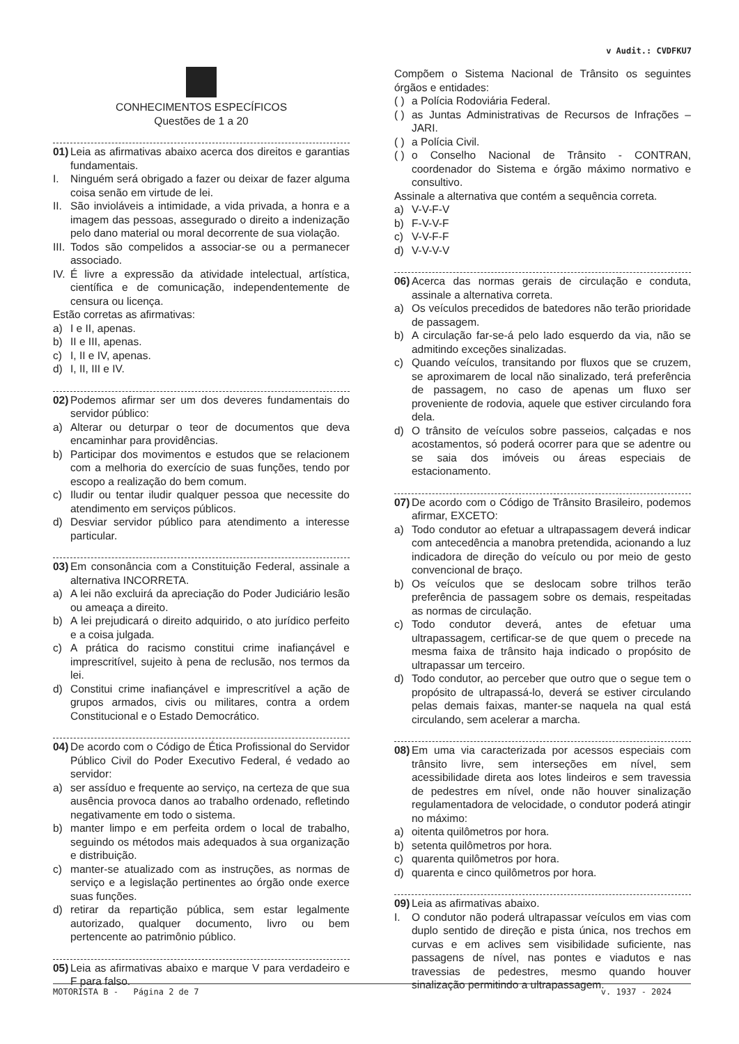v Audit.: CVDFKU7
CONHECIMENTOS ESPECÍFICOS
Questões de 1 a 20
01) Leia as afirmativas abaixo acerca dos direitos e garantias fundamentais.
I. Ninguém será obrigado a fazer ou deixar de fazer alguma coisa senão em virtude de lei.
II. São invioláveis a intimidade, a vida privada, a honra e a imagem das pessoas, assegurado o direito a indenização pelo dano material ou moral decorrente de sua violação.
III. Todos são compelidos a associar-se ou a permanecer associado.
IV. É livre a expressão da atividade intelectual, artística, científica e de comunicação, independentemente de censura ou licença.
Estão corretas as afirmativas:
a) I e II, apenas.
b) II e III, apenas.
c) I, II e IV, apenas.
d) I, II, III e IV.
02) Podemos afirmar ser um dos deveres fundamentais do servidor público:
a) Alterar ou deturpar o teor de documentos que deva encaminhar para providências.
b) Participar dos movimentos e estudos que se relacionem com a melhoria do exercício de suas funções, tendo por escopo a realização do bem comum.
c) Iludir ou tentar iludir qualquer pessoa que necessite do atendimento em serviços públicos.
d) Desviar servidor público para atendimento a interesse particular.
03) Em consonância com a Constituição Federal, assinale a alternativa INCORRETA.
a) A lei não excluirá da apreciação do Poder Judiciário lesão ou ameaça a direito.
b) A lei prejudicará o direito adquirido, o ato jurídico perfeito e a coisa julgada.
c) A prática do racismo constitui crime inafiançável e imprescritível, sujeito à pena de reclusão, nos termos da lei.
d) Constitui crime inafiançável e imprescritível a ação de grupos armados, civis ou militares, contra a ordem Constitucional e o Estado Democrático.
04) De acordo com o Código de Ética Profissional do Servidor Público Civil do Poder Executivo Federal, é vedado ao servidor:
a) ser assíduo e frequente ao serviço, na certeza de que sua ausência provoca danos ao trabalho ordenado, refletindo negativamente em todo o sistema.
b) manter limpo e em perfeita ordem o local de trabalho, seguindo os métodos mais adequados à sua organização e distribuição.
c) manter-se atualizado com as instruções, as normas de serviço e a legislação pertinentes ao órgão onde exerce suas funções.
d) retirar da repartição pública, sem estar legalmente autorizado, qualquer documento, livro ou bem pertencente ao patrimônio público.
05) Leia as afirmativas abaixo e marque V para verdadeiro e F para falso.
Compõem o Sistema Nacional de Trânsito os seguintes órgãos e entidades:
( ) a Polícia Rodoviária Federal.
( ) as Juntas Administrativas de Recursos de Infrações – JARI.
( ) a Polícia Civil.
( ) o Conselho Nacional de Trânsito - CONTRAN, coordenador do Sistema e órgão máximo normativo e consultivo.
Assinale a alternativa que contém a sequência correta.
a) V-V-F-V
b) F-V-V-F
c) V-V-F-F
d) V-V-V-V
06) Acerca das normas gerais de circulação e conduta, assinale a alternativa correta.
a) Os veículos precedidos de batedores não terão prioridade de passagem.
b) A circulação far-se-á pelo lado esquerdo da via, não se admitindo exceções sinalizadas.
c) Quando veículos, transitando por fluxos que se cruzem, se aproximarem de local não sinalizado, terá preferência de passagem, no caso de apenas um fluxo ser proveniente de rodovia, aquele que estiver circulando fora dela.
d) O trânsito de veículos sobre passeios, calçadas e nos acostamentos, só poderá ocorrer para que se adentre ou se saia dos imóveis ou áreas especiais de estacionamento.
07) De acordo com o Código de Trânsito Brasileiro, podemos afirmar, EXCETO:
a) Todo condutor ao efetuar a ultrapassagem deverá indicar com antecedência a manobra pretendida, acionando a luz indicadora de direção do veículo ou por meio de gesto convencional de braço.
b) Os veículos que se deslocam sobre trilhos terão preferência de passagem sobre os demais, respeitadas as normas de circulação.
c) Todo condutor deverá, antes de efetuar uma ultrapassagem, certificar-se de que quem o precede na mesma faixa de trânsito haja indicado o propósito de ultrapassar um terceiro.
d) Todo condutor, ao perceber que outro que o segue tem o propósito de ultrapassá-lo, deverá se estiver circulando pelas demais faixas, manter-se naquela na qual está circulando, sem acelerar a marcha.
08) Em uma via caracterizada por acessos especiais com trânsito livre, sem interseções em nível, sem acessibilidade direta aos lotes lindeiros e sem travessia de pedestres em nível, onde não houver sinalização regulamentadora de velocidade, o condutor poderá atingir no máximo:
a) oitenta quilômetros por hora.
b) setenta quilômetros por hora.
c) quarenta quilômetros por hora.
d) quarenta e cinco quilômetros por hora.
09) Leia as afirmativas abaixo.
I. O condutor não poderá ultrapassar veículos em vias com duplo sentido de direção e pista única, nos trechos em curvas e em aclives sem visibilidade suficiente, nas passagens de nível, nas pontes e viadutos e nas travessias de pedestres, mesmo quando houver sinalização permitindo a ultrapassagem.
MOTORISTA B - Página 2 de 7 v. 1937 - 2024